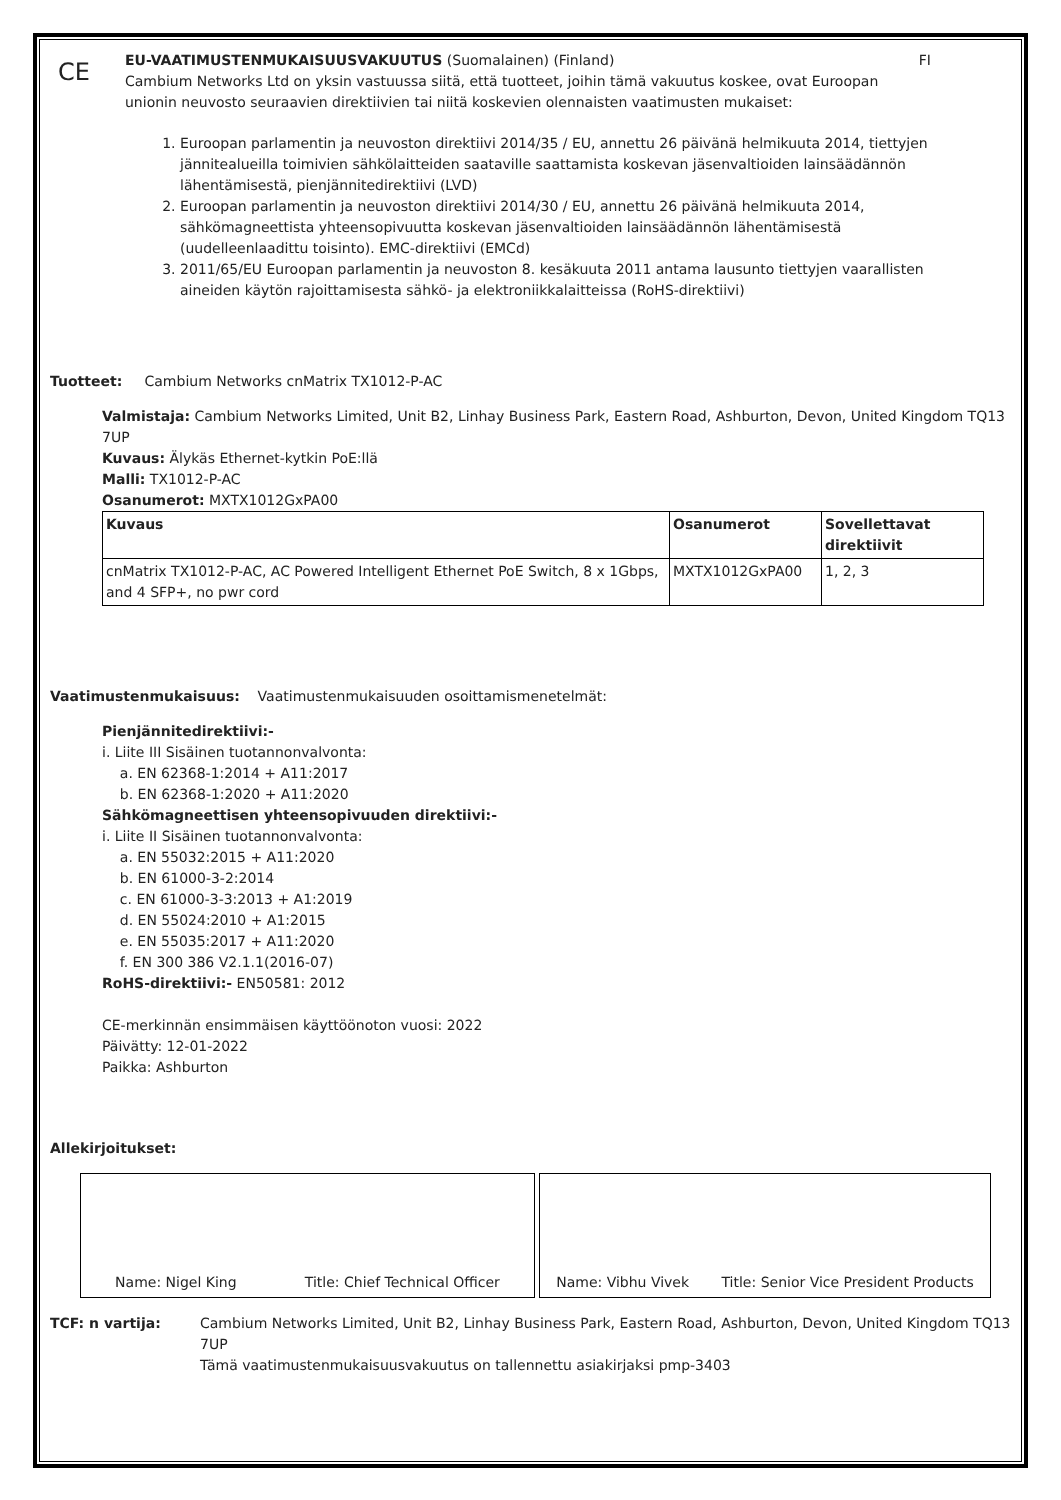CE
EU-VAATIMUSTENMUKAISUUSVAKUUTUS (Suomalainen) (Finland) FI
Cambium Networks Ltd on yksin vastuussa siitä, että tuotteet, joihin tämä vakuutus koskee, ovat Euroopan unionin neuvosto seuraavien direktiivien tai niitä koskevien olennaisten vaatimusten mukaiset:
1. Euroopan parlamentin ja neuvoston direktiivi 2014/35 / EU, annettu 26 päivänä helmikuuta 2014, tiettyjen jännitealueilla toimivien sähkölaitteiden saataville saattamista koskevan jäsenvaltioiden lainsäädännön lähentämisestä, pienjännitedirektiivi (LVD)
2. Euroopan parlamentin ja neuvoston direktiivi 2014/30 / EU, annettu 26 päivänä helmikuuta 2014, sähkömagneettista yhteensopivuutta koskevan jäsenvaltioiden lainsäädännön lähentämisestä (uudelleenlaadittu toisinto). EMC-direktiivi (EMCd)
3. 2011/65/EU Euroopan parlamentin ja neuvoston 8. kesäkuuta 2011 antama lausunto tiettyjen vaarallisten aineiden käytön rajoittamisesta sähkö- ja elektroniikkalaitteissa (RoHS-direktiivi)
Tuotteet: Cambium Networks cnMatrix TX1012-P-AC
Valmistaja: Cambium Networks Limited, Unit B2, Linhay Business Park, Eastern Road, Ashburton, Devon, United Kingdom TQ13 7UP
Kuvaus: Älykäs Ethernet-kytkin PoE:llä
Malli: TX1012-P-AC
Osanumerot: MXTX1012GxPA00
| Kuvaus | Osanumerot | Sovellettavat direktiivit |
| --- | --- | --- |
| cnMatrix TX1012-P-AC, AC Powered Intelligent Ethernet PoE Switch, 8 x 1Gbps, and 4 SFP+, no pwr cord | MXTX1012GxPA00 | 1, 2, 3 |
Vaatimustenmukaisuus: Vaatimustenmukaisuuden osoittamismenetelmät:
Pienjännitedirektiivi:-
i. Liite III Sisäinen tuotannonvalvonta:
a. EN 62368-1:2014 + A11:2017
b. EN 62368-1:2020 + A11:2020
Sähkömagneettisen yhteensopivuuden direktiivi:-
i. Liite II Sisäinen tuotannonvalvonta:
a. EN 55032:2015 + A11:2020
b. EN 61000-3-2:2014
c. EN 61000-3-3:2013 + A1:2019
d. EN 55024:2010 + A1:2015
e. EN 55035:2017 + A11:2020
f. EN 300 386 V2.1.1(2016-07)
RoHS-direktiivi:- EN50581: 2012
CE-merkinnän ensimmäisen käyttöönoton vuosi: 2022
Päivätty: 12-01-2022
Paikka: Ashburton
Allekirjoitukset:
Name: Nigel King Title: Chief Technical Officer Name: Vibhu Vivek Title: Senior Vice President Products
TCF: n vartija: Cambium Networks Limited, Unit B2, Linhay Business Park, Eastern Road, Ashburton, Devon, United Kingdom TQ13 7UP
Tämä vaatimustenmukaisuusvakuutus on tallennettu asiakirjaksi pmp-3403